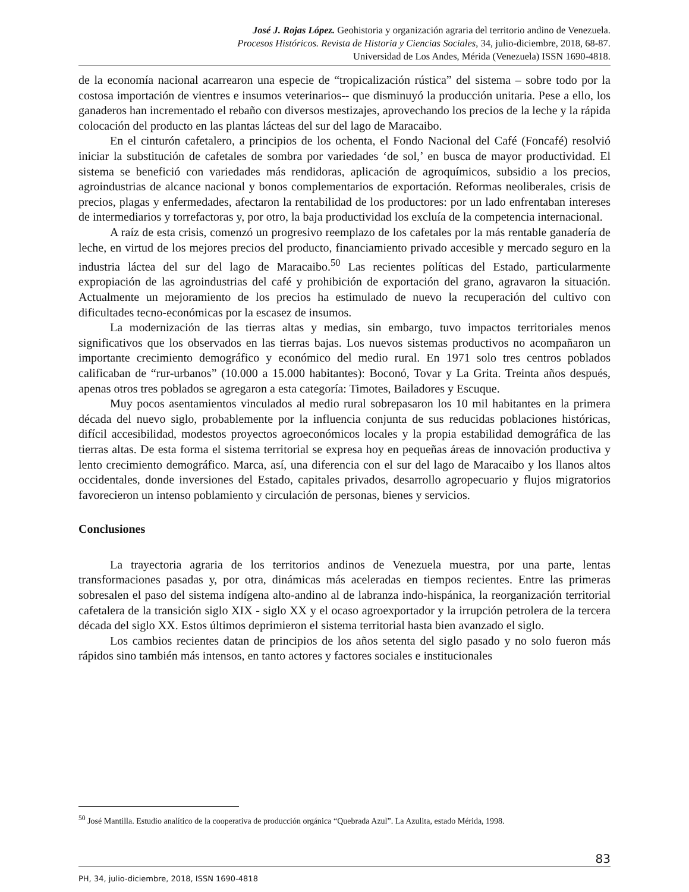José J. Rojas López. Geohistoria y organización agraria del territorio andino de Venezuela.
Procesos Históricos. Revista de Historia y Ciencias Sociales, 34, julio-diciembre, 2018, 68-87.
Universidad de Los Andes, Mérida (Venezuela) ISSN 1690-4818.
de la economía nacional acarrearon una especie de “tropicalización rústica” del sistema – sobre todo por la costosa importación de vientres e insumos veterinarios-- que disminuyó la producción unitaria. Pese a ello, los ganaderos han incrementado el rebaño con diversos mestizajes, aprovechando los precios de la leche y la rápida colocación del producto en las plantas lácteas del sur del lago de Maracaibo.
En el cinturón cafetalero, a principios de los ochenta, el Fondo Nacional del Café (Foncafé) resolvió iniciar la substitución de cafetales de sombra por variedades ‘de sol,’ en busca de mayor productividad. El sistema se benefició con variedades más rendidoras, aplicación de agroquímicos, subsidio a los precios, agroindustrias de alcance nacional y bonos complementarios de exportación. Reformas neoliberales, crisis de precios, plagas y enfermedades, afectaron la rentabilidad de los productores: por un lado enfrentaban intereses de intermediarios y torrefactoras y, por otro, la baja productividad los excluía de la competencia internacional.
A raíz de esta crisis, comenzó un progresivo reemplazo de los cafetales por la más rentable ganadería de leche, en virtud de los mejores precios del producto, financiamiento privado accesible y mercado seguro en la industria láctea del sur del lago de Maracaibo.<sup>50</sup> Las recientes políticas del Estado, particularmente expropiación de las agroindustrias del café y prohibición de exportación del grano, agravaron la situación. Actualmente un mejoramiento de los precios ha estimulado de nuevo la recuperación del cultivo con dificultades tecno-económicas por la escasez de insumos.
La modernización de las tierras altas y medias, sin embargo, tuvo impactos territoriales menos significativos que los observados en las tierras bajas. Los nuevos sistemas productivos no acompañaron un importante crecimiento demográfico y económico del medio rural. En 1971 solo tres centros poblados calificaban de “rur-urbanos” (10.000 a 15.000 habitantes): Boconó, Tovar y La Grita. Treinta años después, apenas otros tres poblados se agregaron a esta categoría: Timotes, Bailadores y Escuque.
Muy pocos asentamientos vinculados al medio rural sobrepasaron los 10 mil habitantes en la primera década del nuevo siglo, probablemente por la influencia conjunta de sus reducidas poblaciones históricas, difícil accesibilidad, modestos proyectos agroeconómicos locales y la propia estabilidad demográfica de las tierras altas. De esta forma el sistema territorial se expresa hoy en pequeñas áreas de innovación productiva y lento crecimiento demográfico. Marca, así, una diferencia con el sur del lago de Maracaibo y los llanos altos occidentales, donde inversiones del Estado, capitales privados, desarrollo agropecuario y flujos migratorios favorecieron un intenso poblamiento y circulación de personas, bienes y servicios.
Conclusiones
La trayectoria agraria de los territorios andinos de Venezuela muestra, por una parte, lentas transformaciones pasadas y, por otra, dinámicas más aceleradas en tiempos recientes. Entre las primeras sobresalen el paso del sistema indígena alto-andino al de labranza indo-hispánica, la reorganización territorial cafetalera de la transición siglo XIX - siglo XX y el ocaso agroexportador y la irrupción petrolera de la tercera década del siglo XX. Estos últimos deprimieron el sistema territorial hasta bien avanzado el siglo.
Los cambios recientes datan de principios de los años setenta del siglo pasado y no solo fueron más rápidos sino también más intensos, en tanto actores y factores sociales e institucionales
<sup>50</sup> José Mantilla. Estudio analítico de la cooperativa de producción orgánica “Quebrada Azul”. La Azulita, estado Mérida, 1998.
83
PH, 34, julio-diciembre, 2018, ISSN 1690-4818